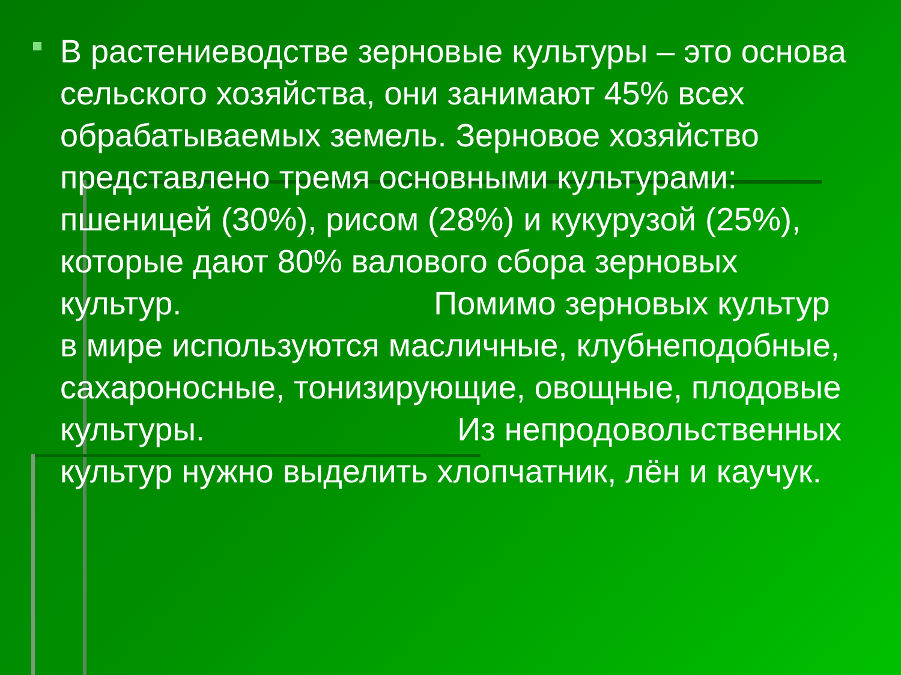В растениеводстве зерновые культуры – это основа сельского хозяйства, они занимают 45% всех обрабатываемых земель. Зерновое хозяйство представлено тремя основными культурами: пшеницей (30%), рисом (28%) и кукурузой (25%), которые дают 80% валового сбора зерновых культур. Помимо зерновых культур в мире используются масличные, клубнеподобные, сахароносные, тонизирующие, овощные, плодовые культуры. Из непродовольственных культур нужно выделить хлопчатник, лён и каучук.